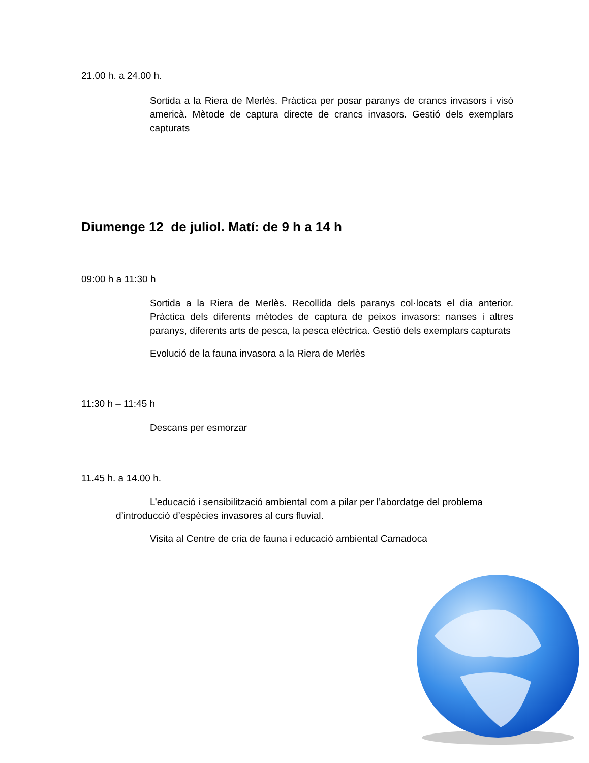21.00 h. a 24.00 h.
Sortida a la Riera de Merlès. Pràctica per posar paranys de crancs invasors i visó americà. Mètode de captura directe de crancs invasors. Gestió dels exemplars capturats
Diumenge 12 de juliol. Matí: de 9 h a 14 h
09:00 h a 11:30 h
Sortida a la Riera de Merlès. Recollida dels paranys col·locats el dia anterior. Pràctica dels diferents mètodes de captura de peixos invasors: nanses i altres paranys, diferents arts de pesca, la pesca elèctrica. Gestió dels exemplars capturats
Evolució de la fauna invasora a la Riera de Merlès
11:30 h – 11:45 h
Descans per esmorzar
11.45 h. a 14.00 h.
L’educació i sensibilització ambiental com a pilar per l’abordatge del problema d’introducció d’espècies invasores al curs fluvial.
Visita al Centre de cria de fauna i educació ambiental Camadoca